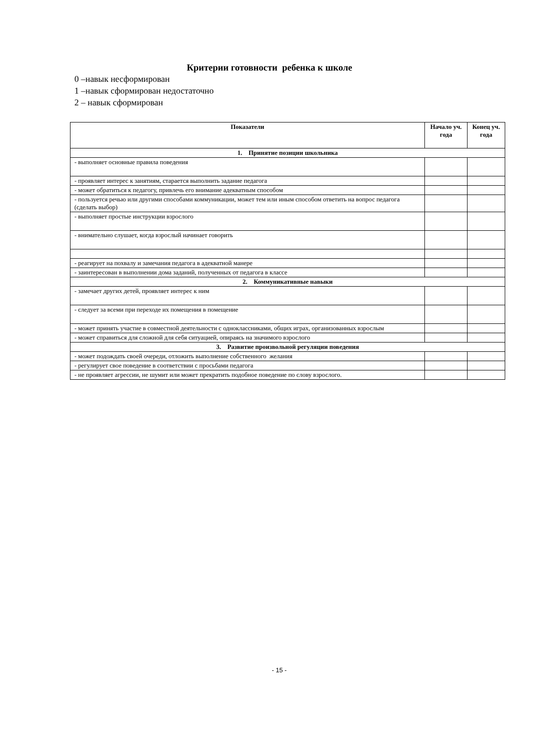Критерии готовности ребенка к школе
0 –навык несформирован
1 –навык сформирован недостаточно
2 – навык сформирован
| Показатели | Начало уч. года | Конец уч. года |
| --- | --- | --- |
| 1. Принятие позиции школьника | | |
| - выполняет основные правила поведения | | |
| - проявляет интерес к занятиям, старается выполнить задание педагога | | |
| - может обратиться к педагогу, привлечь его внимание адекватным способом | | |
| - пользуется речью или другими способами коммуникации, может тем или иным способом ответить на вопрос педагога (сделать выбор) | | |
| - выполняет простые инструкции взрослого | | |
| - внимательно слушает, когда взрослый начинает говорить | | |
| - реагирует на похвалу и замечания педагога в адекватной манере | | |
| - заинтересован в выполнении дома заданий, полученных от педагога в классе | | |
| 2. Коммуникативные навыки | | |
| - замечает других детей, проявляет интерес к ним | | |
| - следует за всеми при переходе их помещения в помещение | | |
| - может принять участие в совместной деятельности с одноклассниками, общих играх, организованных взрослым | | |
| - может справиться для сложной для себя ситуацией, опираясь на значимого взрослого | | |
| 3. Развитие произвольной регуляции поведения | | |
| - может подождать своей очереди, отложить выполнение собственного желания | | |
| - регулирует свое поведение в соответствии с просьбами педагога | | |
| - не проявляет агрессии, не шумит или может прекратить подобное поведение по слову взрослого. | | |
- 15 -